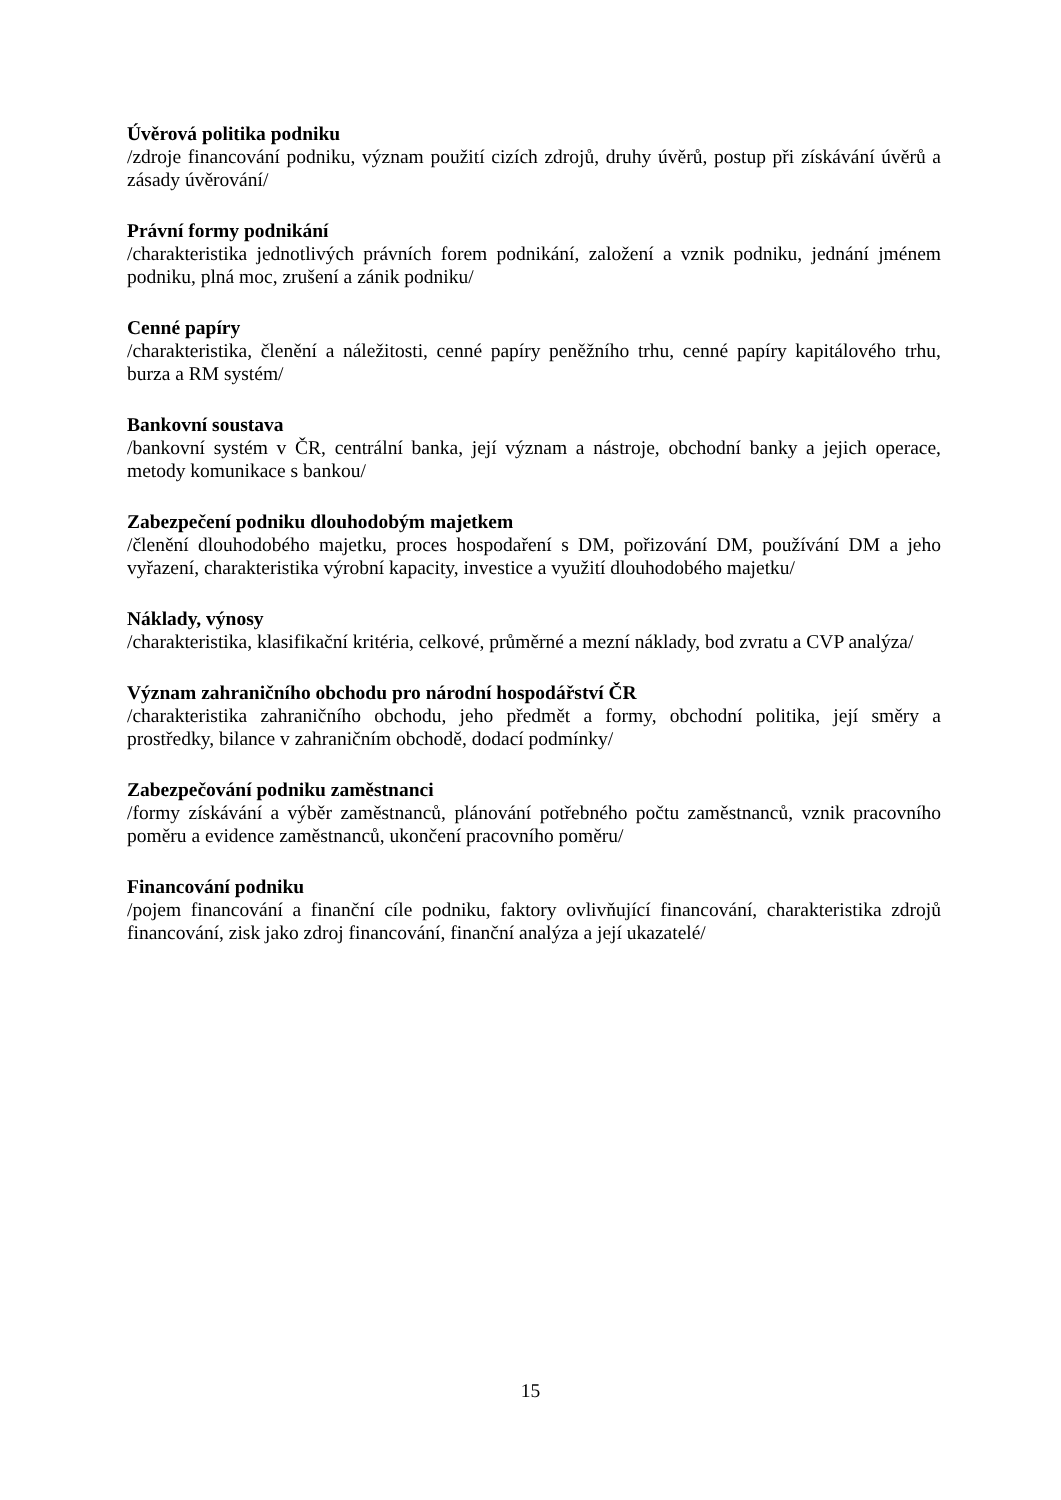Úvěrová politika podniku
/zdroje financování podniku, význam použití cizích zdrojů, druhy úvěrů, postup při získávání úvěrů a zásady úvěrování/
Právní formy podnikání
/charakteristika jednotlivých právních forem podnikání, založení a vznik podniku, jednání jménem podniku, plná moc, zrušení a zánik podniku/
Cenné papíry
/charakteristika, členění a náležitosti, cenné papíry peněžního trhu, cenné papíry kapitálového trhu, burza a RM systém/
Bankovní soustava
/bankovní systém v ČR, centrální banka, její význam a nástroje, obchodní banky a jejich operace, metody komunikace s bankou/
Zabezpečení podniku dlouhodobým majetkem
/členění dlouhodobého majetku, proces hospodaření s DM, pořizování DM, používání DM a jeho vyřazení, charakteristika výrobní kapacity, investice a využití dlouhodobého majetku/
Náklady, výnosy
/charakteristika, klasifikační kritéria, celkové, průměrné a mezní náklady, bod zvratu a CVP analýza/
Význam zahraničního obchodu pro národní hospodářství ČR
/charakteristika zahraničního obchodu, jeho předmět a formy, obchodní politika, její směry a prostředky, bilance v zahraničním obchodě, dodací podmínky/
Zabezpečování podniku zaměstnanci
/formy získávání a výběr zaměstnanců, plánování potřebného počtu zaměstnanců, vznik pracovního poměru a evidence zaměstnanců, ukončení pracovního poměru/
Financování podniku
/pojem financování a finanční cíle podniku, faktory ovlivňující financování, charakteristika zdrojů financování, zisk jako zdroj financování, finanční analýza a její ukazatelé/
15